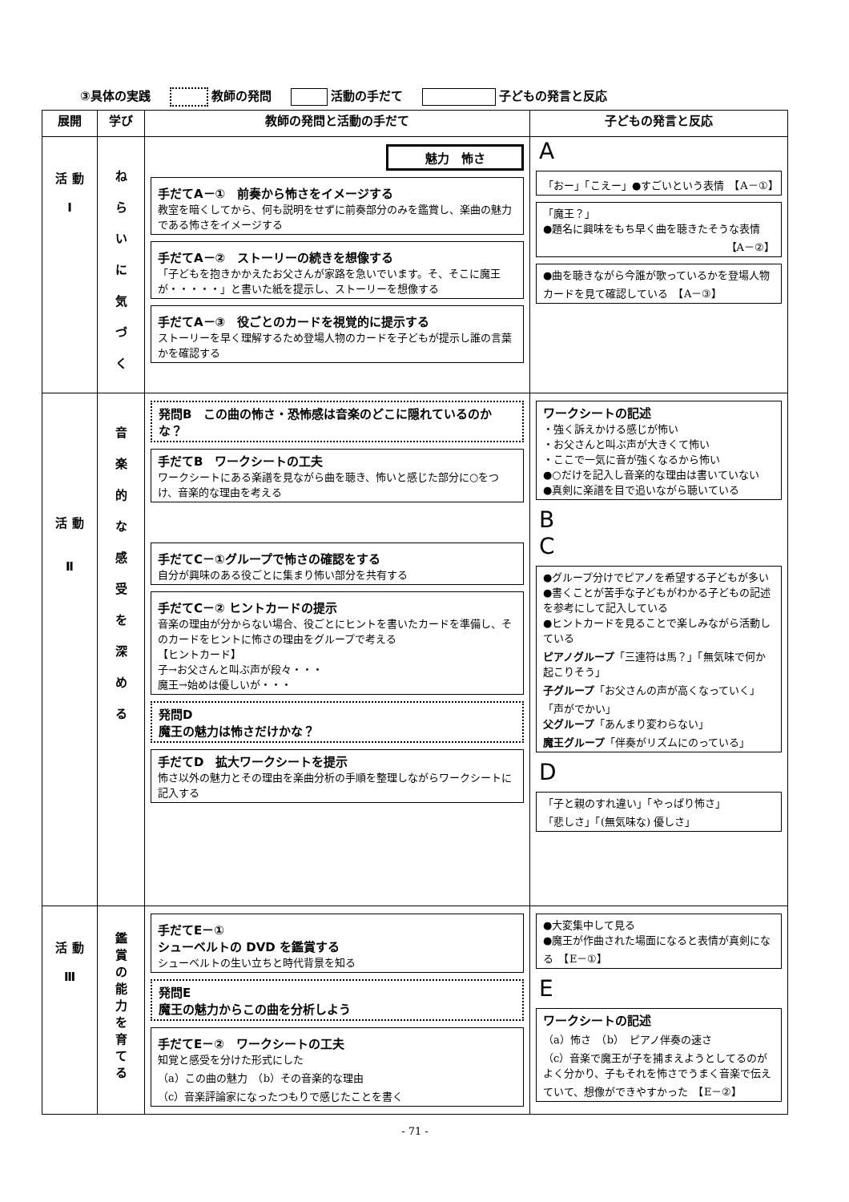③具体の実践 教師の発問 活動の手だて 子どもの発言と反応
| 展開 | 学び | 教師の発問と活動の手だて | 子どもの発言と反応 |
| --- | --- | --- | --- |
| 活 動 Ⅰ | ね ら い に 気 づ く | 魅力 怖さ 手だてA－① 前奏から怖さをイメージする 教室を暗くしてから、何も説明をせずに前奏部分のみを鑑賞し、楽曲の魅力である怖さをイメージする 手だてA－② ストーリーの続きを想像する 「子どもを抱きかかえたお父さんが家路を急いでいます。そ、そこに魔王が・・・・・」と書いた紙を提示し、ストーリーを想像する 手だてA－③ 役ごとのカードを視覚的に提示する ストーリーを早く理解するため登場人物のカードを子どもが提示し誰の言葉かを確認する | A 「おー」「こえー」●すごいという表情 【A－①】 「魔王？」 ●題名に興味をもち早く曲を聴きたそうな表情 【A－②】 ●曲を聴きながら今誰が歌っているかを登場人物カードを見て確認している 【A－③】 |
| 活 動 Ⅱ | 音 楽 的 な 感 受 を 深 め る | 発問B この曲の怖さ・恐怖感は音楽のどこに隠れているのかな？ 手だてB ワークシートの工夫 ワークシートにある楽譜を見ながら曲を聴き、怖いと感じた部分に○をつけ、音楽的な理由を考える 手だてC－①グループで怖さの確認をする 自分が興味のある役ごとに集まり怖い部分を共有する 手だてC－② ヒントカードの提示 音楽の理由が分からない場合、役ごとにヒントを書いたカードを準備し、そのカードをヒントに怖さの理由をグループで考える 【ヒントカード】 子→お父さんと叫ぶ声が段々・・・ 魔王→始めは優しいが・・・ 発問D 魔王の魅力は怖さだけかな？ 手だてD 拡大ワークシートを提示 怖さ以外の魅力とその理由を楽曲分析の手順を整理しながらワークシートに記入する | ワークシートの記述 ・強く訴えかける感じが怖い ・お父さんと叫ぶ声が大きくて怖い ・ここで一気に音が強くなるから怖い ●○だけを記入し音楽的な理由は書いていない ●真剣に楽譜を目で追いながら聴いている B C ●グループ分けでピアノを希望する子どもが多い ●書くことが苦手な子どもがわかる子どもの記述を参考にして記入している ●ヒントカードを見ることで楽しみながら活動している ピアノグループ 「三連符は馬？」「無気味で何か起こりそう」 子グループ 「お父さんの声が高くなっていく」「声がでかい」 父グループ 「あんまり変わらない」 魔王グループ 「伴奏がリズムにのっている」 D 「子と親のすれ違い」「やっぱり怖さ」 「悲しさ」「(無気味な) 優しさ」 |
| 活 動 Ⅲ | 鑑 賞 の 能 力 を 育 て る | 手だてE－① シューベルトの DVD を鑑賞する シューベルトの生い立ちと時代背景を知る 発問E 魔王の魅力からこの曲を分析しよう 手だてE－② ワークシートの工夫 知覚と感受を分けた形式にした （a）この曲の魅力 （b）その音楽的な理由 （c）音楽評論家になったつもりで感じたことを書く | ●大変集中して見る ●魔王が作曲された場面になると表情が真剣になる 【E－①】 E ワークシートの記述 （a）怖さ （b） ピアノ伴奏の速さ （c）音楽で魔王が子を捕まえようとしてるのがよく分かり、子もそれを怖さでうまく音楽で伝えていて、想像ができやすかった 【E－②】 |
- 71 -